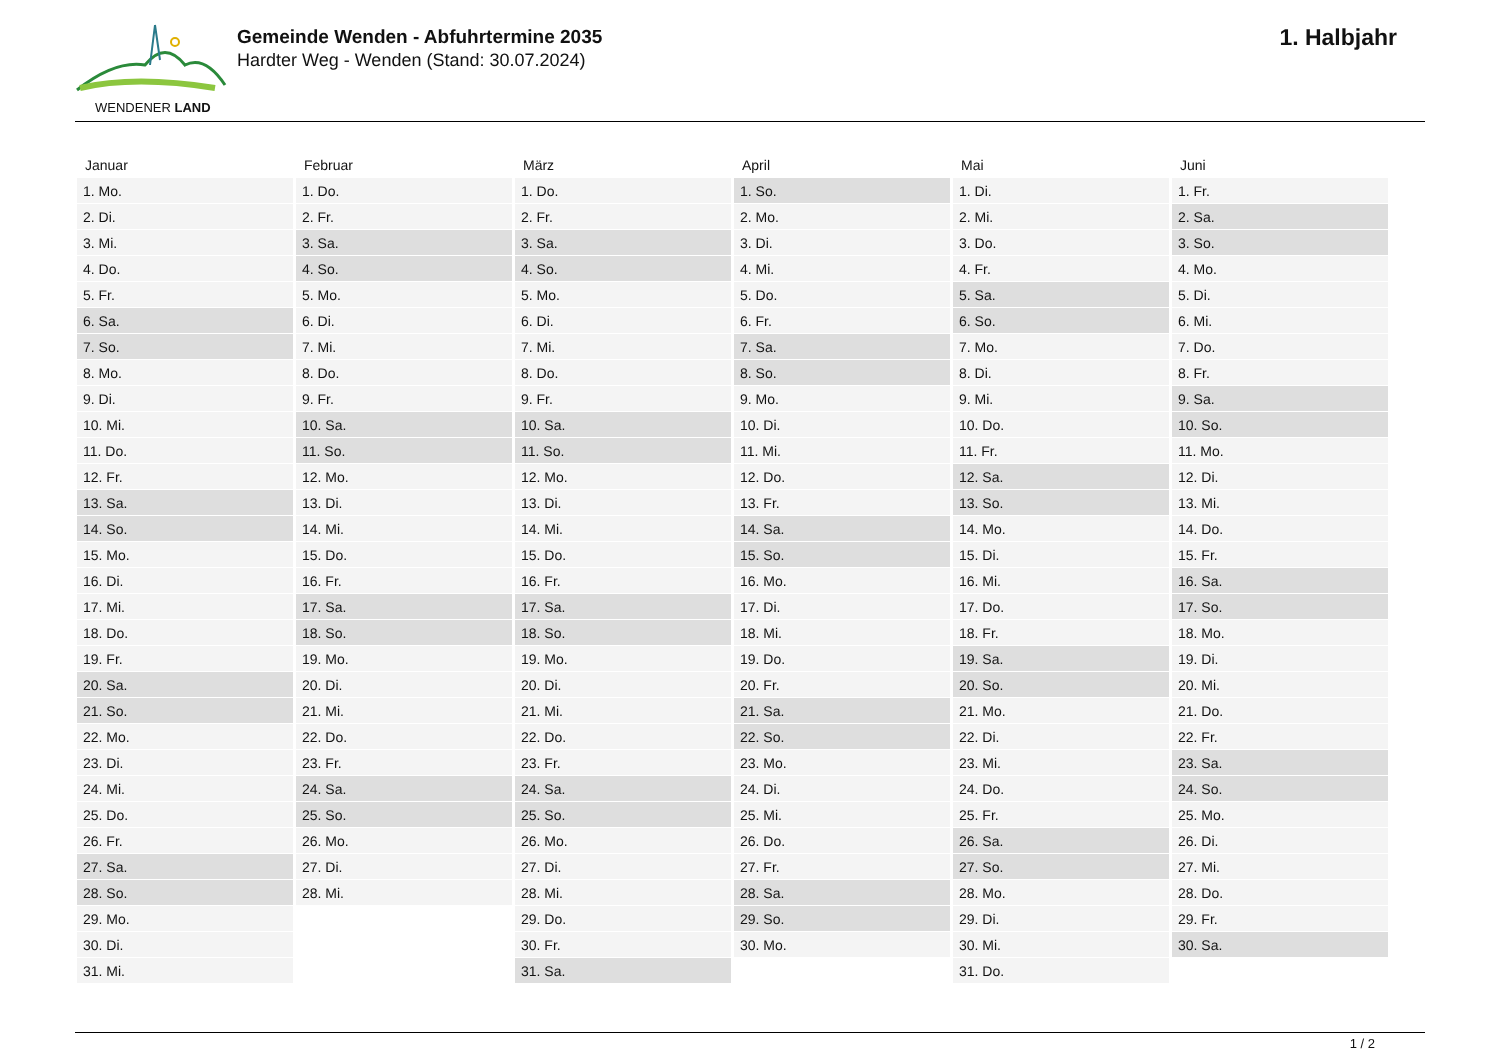WENDENER LAND
Gemeinde Wenden - Abfuhrtermine 2035
Hardter Weg - Wenden (Stand: 30.07.2024)
1. Halbjahr
| Januar | Februar | März | April | Mai | Juni |
| --- | --- | --- | --- | --- | --- |
| 1. Mo. | 1. Do. | 1. Do. | 1. So. | 1. Di. | 1. Fr. |
| 2. Di. | 2. Fr. | 2. Fr. | 2. Mo. | 2. Mi. | 2. Sa. |
| 3. Mi. | 3. Sa. | 3. Sa. | 3. Di. | 3. Do. | 3. So. |
| 4. Do. | 4. So. | 4. So. | 4. Mi. | 4. Fr. | 4. Mo. |
| 5. Fr. | 5. Mo. | 5. Mo. | 5. Do. | 5. Sa. | 5. Di. |
| 6. Sa. | 6. Di. | 6. Di. | 6. Fr. | 6. So. | 6. Mi. |
| 7. So. | 7. Mi. | 7. Mi. | 7. Sa. | 7. Mo. | 7. Do. |
| 8. Mo. | 8. Do. | 8. Do. | 8. So. | 8. Di. | 8. Fr. |
| 9. Di. | 9. Fr. | 9. Fr. | 9. Mo. | 9. Mi. | 9. Sa. |
| 10. Mi. | 10. Sa. | 10. Sa. | 10. Di. | 10. Do. | 10. So. |
| 11. Do. | 11. So. | 11. So. | 11. Mi. | 11. Fr. | 11. Mo. |
| 12. Fr. | 12. Mo. | 12. Mo. | 12. Do. | 12. Sa. | 12. Di. |
| 13. Sa. | 13. Di. | 13. Di. | 13. Fr. | 13. So. | 13. Mi. |
| 14. So. | 14. Mi. | 14. Mi. | 14. Sa. | 14. Mo. | 14. Do. |
| 15. Mo. | 15. Do. | 15. Do. | 15. So. | 15. Di. | 15. Fr. |
| 16. Di. | 16. Fr. | 16. Fr. | 16. Mo. | 16. Mi. | 16. Sa. |
| 17. Mi. | 17. Sa. | 17. Sa. | 17. Di. | 17. Do. | 17. So. |
| 18. Do. | 18. So. | 18. So. | 18. Mi. | 18. Fr. | 18. Mo. |
| 19. Fr. | 19. Mo. | 19. Mo. | 19. Do. | 19. Sa. | 19. Di. |
| 20. Sa. | 20. Di. | 20. Di. | 20. Fr. | 20. So. | 20. Mi. |
| 21. So. | 21. Mi. | 21. Mi. | 21. Sa. | 21. Mo. | 21. Do. |
| 22. Mo. | 22. Do. | 22. Do. | 22. So. | 22. Di. | 22. Fr. |
| 23. Di. | 23. Fr. | 23. Fr. | 23. Mo. | 23. Mi. | 23. Sa. |
| 24. Mi. | 24. Sa. | 24. Sa. | 24. Di. | 24. Do. | 24. So. |
| 25. Do. | 25. So. | 25. So. | 25. Mi. | 25. Fr. | 25. Mo. |
| 26. Fr. | 26. Mo. | 26. Mo. | 26. Do. | 26. Sa. | 26. Di. |
| 27. Sa. | 27. Di. | 27. Di. | 27. Fr. | 27. So. | 27. Mi. |
| 28. So. | 28. Mi. | 28. Mi. | 28. Sa. | 28. Mo. | 28. Do. |
| 29. Mo. | | 29. Do. | 29. So. | 29. Di. | 29. Fr. |
| 30. Di. | | 30. Fr. | 30. Mo. | 30. Mi. | 30. Sa. |
| 31. Mi. | | 31. Sa. | | 31. Do. | |
1 / 2